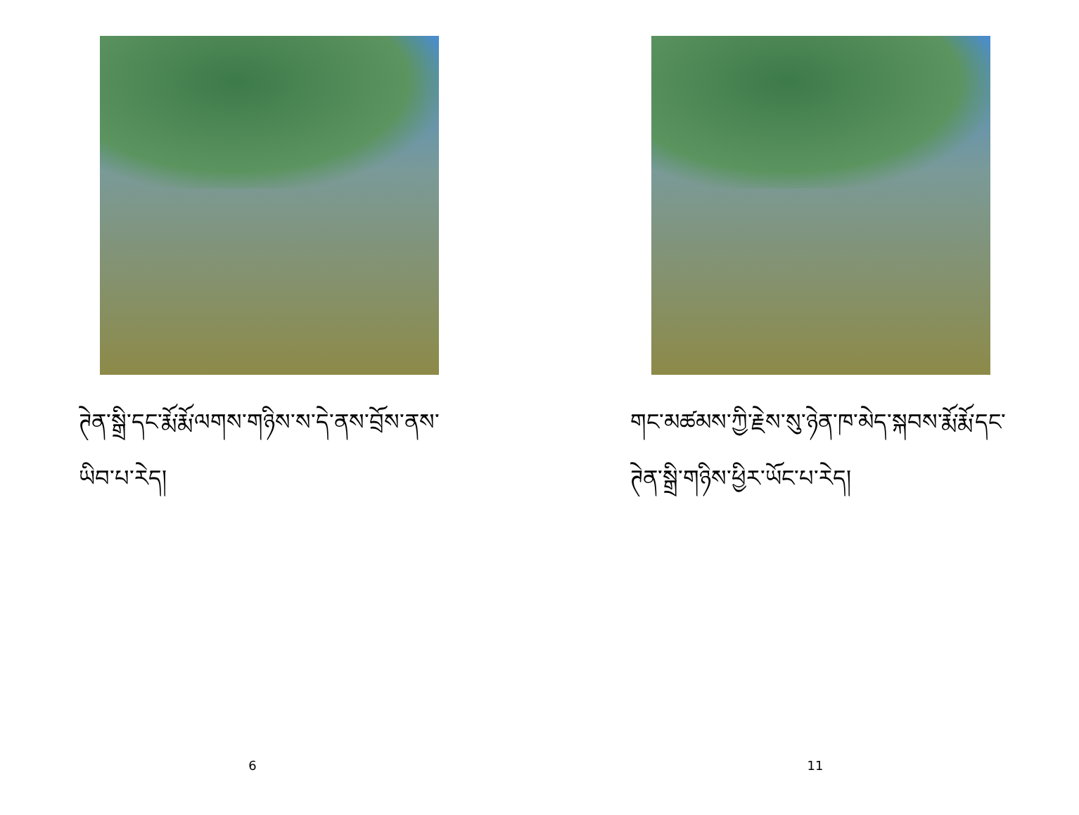ཊེན་སྒྲི་དང་རྨོ་རྨོ་ལགས་གཉིས་ས་དེ་ནས་བྲོས་ནས་ཡིབ་པ་རེད།
6
གང་མཚམས་ཀྱི་རྗེས་སུ་ཉེན་ཁ་མེད་སྐབས་རྨོ་རྨོ་དང་ཊེན་སྒྲི་གཉིས་ཕྱིར་ཡོང་པ་རེད།
11